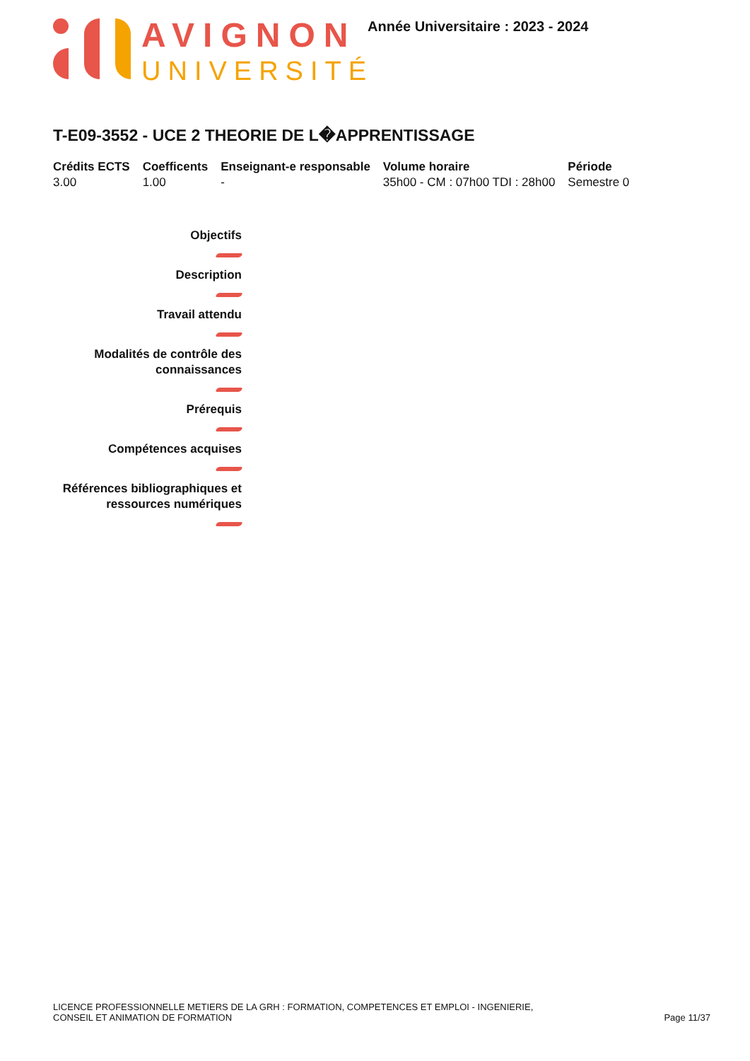AVIGNON
UNIVERSITÉ
Année Universitaire : 2023 - 2024
T-E09-3552 - UCE 2 THEORIE DE L�APPRENTISSAGE
| Crédits ECTS | Coefficents | Enseignant-e responsable | Volume horaire | Période |
| --- | --- | --- | --- | --- |
| 3.00 | 1.00 | - | 35h00 - CM : 07h00 TDI : 28h00 | Semestre 0 |
Objectifs
Description
Travail attendu
Modalités de contrôle des connaissances
Prérequis
Compétences acquises
Références bibliographiques et ressources numériques
LICENCE PROFESSIONNELLE METIERS DE LA GRH : FORMATION, COMPETENCES ET EMPLOI - INGENIERIE,
CONSEIL ET ANIMATION DE FORMATION
Page 11/37